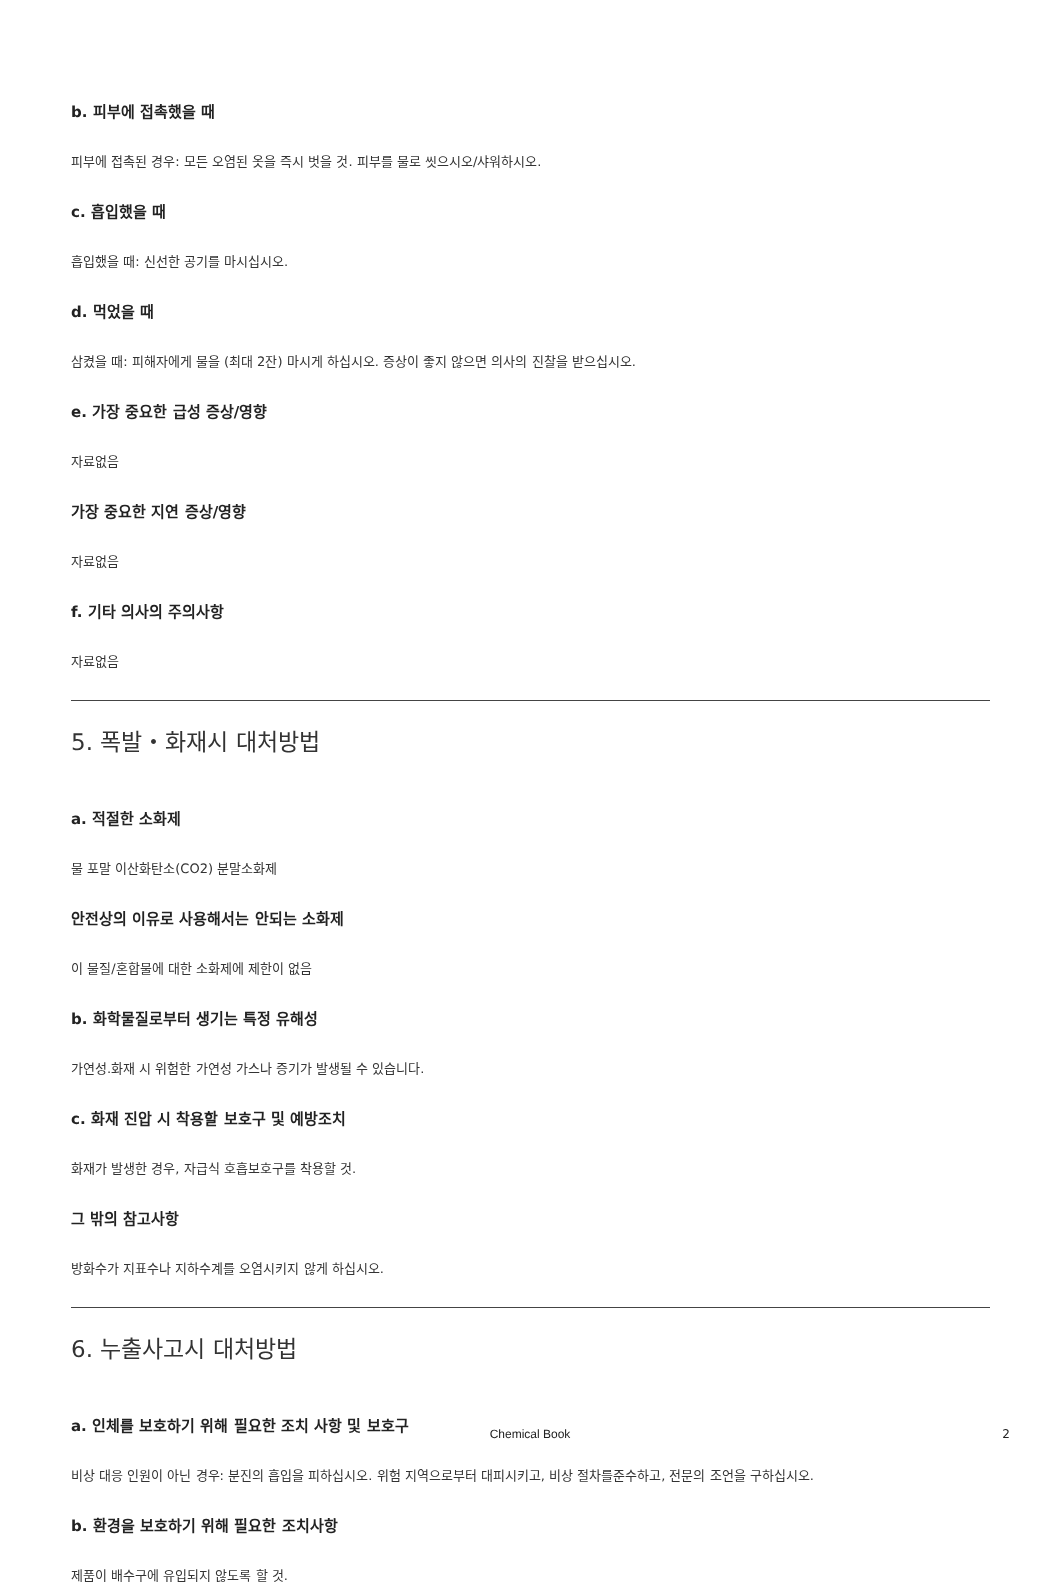b. 피부에 접촉했을 때
피부에 접촉된 경우: 모든 오염된 옷을 즉시 벗을 것. 피부를 물로 씻으시오/샤워하시오.
c. 흡입했을 때
흡입했을 때: 신선한 공기를 마시십시오.
d. 먹었을 때
삼켰을 때: 피해자에게 물을 (최대 2잔) 마시게 하십시오. 증상이 좋지 않으면 의사의 진찰을 받으십시오.
e. 가장 중요한 급성 증상/영향
자료없음
가장 중요한 지연 증상/영향
자료없음
f. 기타 의사의 주의사항
자료없음
5. 폭발・화재시 대처방법
a. 적절한 소화제
물 포말 이산화탄소(CO2) 분말소화제
안전상의 이유로 사용해서는 안되는 소화제
이 물질/혼합물에 대한 소화제에 제한이 없음
b. 화학물질로부터 생기는 특정 유해성
가연성.화재 시 위험한 가연성 가스나 증기가 발생될 수 있습니다.
c. 화재 진압 시 착용할 보호구 및 예방조치
화재가 발생한 경우, 자급식 호흡보호구를 착용할 것.
그 밖의 참고사항
방화수가 지표수나 지하수계를 오염시키지 않게 하십시오.
6. 누출사고시 대처방법
a. 인체를 보호하기 위해 필요한 조치 사항 및 보호구
비상 대응 인원이 아닌 경우: 분진의 흡입을 피하십시오. 위험 지역으로부터 대피시키고, 비상 절차를준수하고, 전문의 조언을 구하십시오.
b. 환경을 보호하기 위해 필요한 조치사항
제품이 배수구에 유입되지 않도록 할 것.
Chemical Book 2